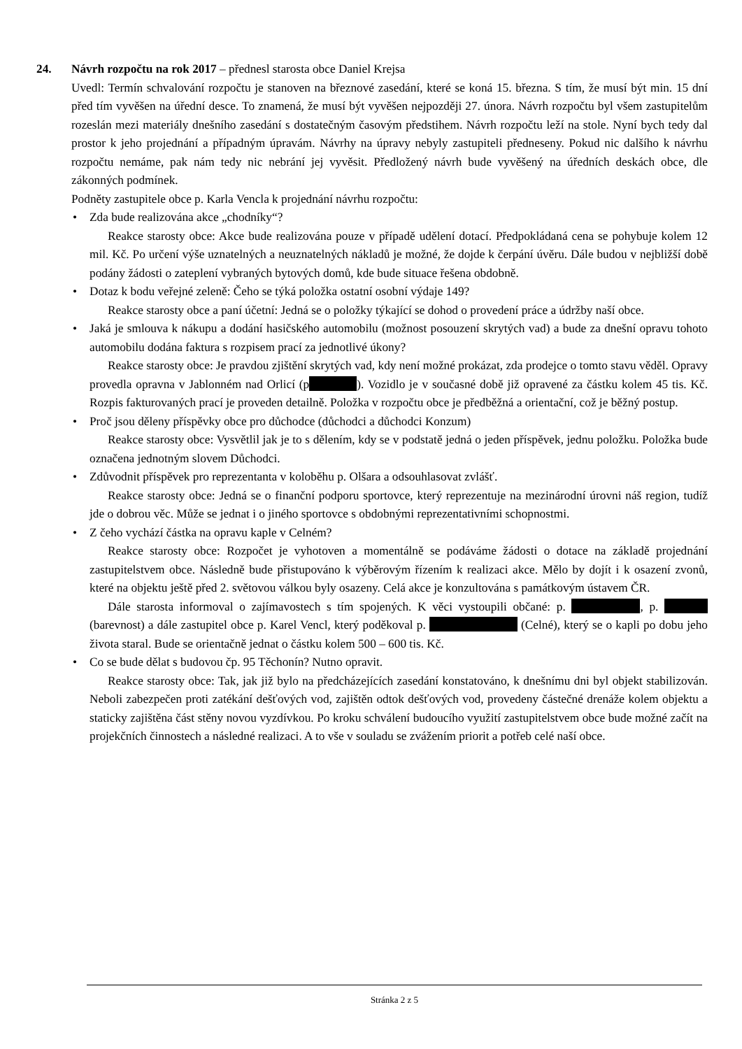24. Návrh rozpočtu na rok 2017 – přednesl starosta obce Daniel Krejsa
Uvedl: Termín schvalování rozpočtu je stanoven na březnové zasedání, které se koná 15. března. S tím, že musí být min. 15 dní před tím vyvěšen na úřední desce. To znamená, že musí být vyvěšen nejpozději 27. února. Návrh rozpočtu byl všem zastupitelům rozeslán mezi materiály dnešního zasedání s dostatečným časovým předstihem. Návrh rozpočtu leží na stole. Nyní bych tedy dal prostor k jeho projednání a případným úpravám. Návrhy na úpravy nebyly zastupiteli předneseny. Pokud nic dalšího k návrhu rozpočtu nemáme, pak nám tedy nic nebrání jej vyvěsit. Předložený návrh bude vyvěšený na úředních deskách obce, dle zákonných podmínek.
Podněty zastupitele obce p. Karla Vencla k projednání návrhu rozpočtu:
• Zda bude realizována akce „chodníky“?
Reakce starosty obce: Akce bude realizována pouze v případě udělení dotací. Předpokládaná cena se pohybuje kolem 12 mil. Kč. Po určení výše uznatelných a neuznatelných nákladů je možné, že dojde k čerpání úvěru. Dále budou v nejbližší době podány žádosti o zateplení vybraných bytových domů, kde bude situace řešena obdobně.
• Dotaz k bodu veřejné zeleně: Čeho se týká položka ostatní osobní výdaje 149?
Reakce starosty obce a paní účetní: Jedná se o položky týkající se dohod o provedení práce a údržby naší obce.
• Jaká je smlouva k nákupu a dodání hasičského automobilu (možnost posouzení skrytých vad) a bude za dnešní opravu tohoto automobilu dodána faktura s rozpisem prací za jednotlivé úkony?
Reakce starosty obce: Je pravdou zjištění skrytých vad, kdy není možné prokázat, zda prodejce o tomto stavu věděl. Opravy provedla opravna v Jablonném nad Orlicí (p ). Vozidlo je v současné době již opravené za částku kolem 45 tis. Kč. Rozpis fakturovaných prací je proveden detailně. Položka v rozpočtu obce je předběžná a orientační, což je běžný postup.
• Proč jsou děleny příspěvky obce pro důchodce (důchodci a důchodci Konzum)
Reakce starosty obce: Vysvětlil jak je to s dělením, kdy se v podstatě jedná o jeden příspěvek, jednu položku. Položka bude označena jednotným slovem Důchodci.
• Zdůvodnit příspěvek pro reprezentanta v koloběhu p. Olšara a odsouhlasovat zvlášť.
Reakce starosty obce: Jedná se o finanční podporu sportovce, který reprezentuje na mezinárodní úrovni náš region, tudíž jde o dobrou věc. Může se jednat i o jiného sportovce s obdobnými reprezentativními schopnostmi.
• Z čeho vychází částka na opravu kaple v Celném?
Reakce starosty obce: Rozpočet je vyhotoven a momentálně se podáváme žádosti o dotace na základě projednání zastupitelstvem obce. Následně bude přistupováno k výběrovým řízením k realizaci akce. Mělo by dojít i k osazení zvonů, které na objektu ještě před 2. světovou válkou byly osazeny. Celá akce je konzultována s památkovým ústavem ČR.
Dále starosta informoval o zajímavostech s tím spojených. K věci vystoupili občané: p. , p. (barevnost) a dále zastupitel obce p. Karel Vencl, který poděkoval p. (Celné), který se o kapli po dobu jeho života staral. Bude se orientačně jednat o částku kolem 500 – 600 tis. Kč.
• Co se bude dělat s budovou čp. 95 Těchonín? Nutno opravit.
Reakce starosty obce: Tak, jak již bylo na předcházejících zasedání konstatováno, k dnešnímu dni byl objekt stabilizován. Neboli zabezpečen proti zatékání dešťových vod, zajištěn odtok dešťových vod, provedeny částečné drenáže kolem objektu a staticky zajištěna část stěny novou vyzdívkou. Po kroku schválení budoucího využití zastupitelstvem obce bude možné začít na projekčních činnostech a následné realizaci. A to vše v souladu se zvážením priorit a potřeb celé naší obce.
Stránka 2 z 5